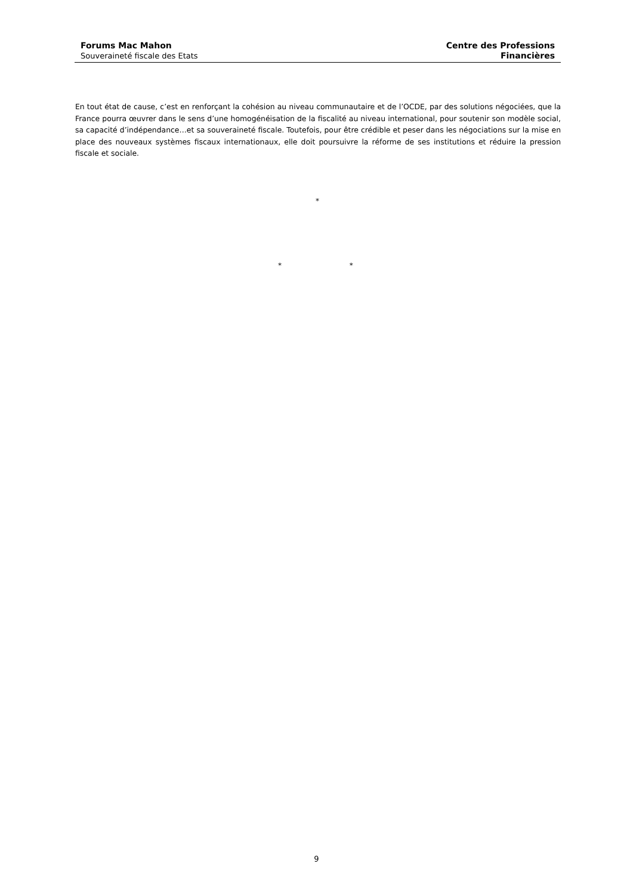Forums Mac Mahon
Souveraineté fiscale des Etats
Centre des Professions
Financières
En tout état de cause, c’est en renforçant la cohésion au niveau communautaire et de l’OCDE, par des solutions négociées, que la France pourra œuvrer dans le sens d’une homogénéisation de la fiscalité au niveau international, pour soutenir son modèle social, sa capacité d’indépendance…et sa souveraineté fiscale. Toutefois, pour être crédible et peser dans les négociations sur la mise en place des nouveaux systèmes fiscaux internationaux, elle doit poursuivre la réforme de ses institutions et réduire la pression fiscale et sociale.
*
* *
9